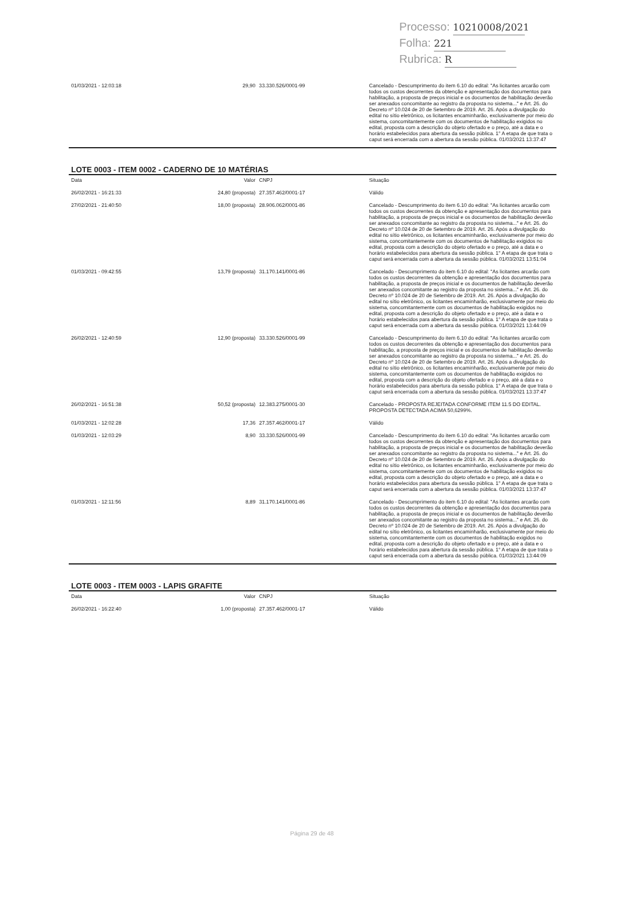Processo: 10210008/2021
Folha: 221
Rubrica: R
| 01/03/2021 - 12:03:18 | 29,90 | 33.330.526/0001-99 | Cancelado - Descumprimento do item 6.10 do edital: "As licitantes arcarão com todos os custos decorrentes da obtenção e apresentação dos documentos para habilitação, a proposta de preços inicial e os documentos de habilitação deverão ser anexados concomitante ao registro da proposta no sistema..." e Art. 26. do Decreto nº 10.024 de 20 de Setembro de 2019. Art. 26. Após a divulgação do edital no sítio eletrônico, os licitantes encaminharão, exclusivamente por meio do sistema, concomitantemente com os documentos de habilitação exigidos no edital, proposta com a descrição do objeto ofertado e o preço, até a data e o horário estabelecidos para abertura da sessão pública. 1° A etapa de que trata o caput será encerrada com a abertura da sessão pública. 01/03/2021 13:37:47 |
LOTE 0003 - ITEM 0002 - CADERNO DE 10 MATÉRIAS
| Data | Valor | CNPJ | Situação |
| --- | --- | --- | --- |
| 26/02/2021 - 16:21:33 | 24,80 (proposta) | 27.357.462/0001-17 | Válido |
| 27/02/2021 - 21:40:50 | 18,00 (proposta) | 28.906.062/0001-86 | Cancelado - Descumprimento do item 6.10 do edital: "As licitantes arcarão com todos os custos decorrentes da obtenção e apresentação dos documentos para habilitação, a proposta de preços inicial e os documentos de habilitação deverão ser anexados concomitante ao registro da proposta no sistema..." e Art. 26. do Decreto nº 10.024 de 20 de Setembro de 2019. Art. 26. Após a divulgação do edital no sítio eletrônico, os licitantes encaminharão, exclusivamente por meio do sistema, concomitantemente com os documentos de habilitação exigidos no edital, proposta com a descrição do objeto ofertado e o preço, até a data e o horário estabelecidos para abertura da sessão pública. 1° A etapa de que trata o caput será encerrada com a abertura da sessão pública. 01/03/2021 13:51:04 |
| 01/03/2021 - 09:42:55 | 13,79 (proposta) | 31.170.141/0001-86 | Cancelado - Descumprimento do item 6.10 do edital: "As licitantes arcarão com todos os custos decorrentes da obtenção e apresentação dos documentos para habilitação, a proposta de preços inicial e os documentos de habilitação deverão ser anexados concomitante ao registro da proposta no sistema..." e Art. 26. do Decreto nº 10.024 de 20 de Setembro de 2019. Art. 26. Após a divulgação do edital no sítio eletrônico, os licitantes encaminharão, exclusivamente por meio do sistema, concomitantemente com os documentos de habilitação exigidos no edital, proposta com a descrição do objeto ofertado e o preço, até a data e o horário estabelecidos para abertura da sessão pública. 1° A etapa de que trata o caput será encerrada com a abertura da sessão pública. 01/03/2021 13:44:09 |
| 26/02/2021 - 12:40:59 | 12,90 (proposta) | 33.330.526/0001-99 | Cancelado - Descumprimento do item 6.10 do edital: "As licitantes arcarão com todos os custos decorrentes da obtenção e apresentação dos documentos para habilitação, a proposta de preços inicial e os documentos de habilitação deverão ser anexados concomitante ao registro da proposta no sistema..." e Art. 26. do Decreto nº 10.024 de 20 de Setembro de 2019. Art. 26. Após a divulgação do edital no sítio eletrônico, os licitantes encaminharão, exclusivamente por meio do sistema, concomitantemente com os documentos de habilitação exigidos no edital, proposta com a descrição do objeto ofertado e o preço, até a data e o horário estabelecidos para abertura da sessão pública. 1° A etapa de que trata o caput será encerrada com a abertura da sessão pública. 01/03/2021 13:37:47 |
| 26/02/2021 - 16:51:38 | 50,52 (proposta) | 12.383.275/0001-30 | Cancelado - PROPOSTA REJEITADA CONFORME ITEM 11.5 DO EDITAL. PROPOSTA DETECTADA ACIMA 50,6299%. |
| 01/03/2021 - 12:02:28 | 17,36 | 27.357.462/0001-17 | Válido |
| 01/03/2021 - 12:03:29 | 8,90 | 33.330.526/0001-99 | Cancelado - Descumprimento do item 6.10 do edital: "As licitantes arcarão com todos os custos decorrentes da obtenção e apresentação dos documentos para habilitação, a proposta de preços inicial e os documentos de habilitação deverão ser anexados concomitante ao registro da proposta no sistema..." e Art. 26. do Decreto nº 10.024 de 20 de Setembro de 2019. Art. 26. Após a divulgação do edital no sítio eletrônico, os licitantes encaminharão, exclusivamente por meio do sistema, concomitantemente com os documentos de habilitação exigidos no edital, proposta com a descrição do objeto ofertado e o preço, até a data e o horário estabelecidos para abertura da sessão pública. 1° A etapa de que trata o caput será encerrada com a abertura da sessão pública. 01/03/2021 13:37:47 |
| 01/03/2021 - 12:11:56 | 8,89 | 31.170.141/0001-86 | Cancelado - Descumprimento do item 6.10 do edital: "As licitantes arcarão com todos os custos decorrentes da obtenção e apresentação dos documentos para habilitação, a proposta de preços inicial e os documentos de habilitação deverão ser anexados concomitante ao registro da proposta no sistema..." e Art. 26. do Decreto nº 10.024 de 20 de Setembro de 2019. Art. 26. Após a divulgação do edital no sítio eletrônico, os licitantes encaminharão, exclusivamente por meio do sistema, concomitantemente com os documentos de habilitação exigidos no edital, proposta com a descrição do objeto ofertado e o preço, até a data e o horário estabelecidos para abertura da sessão pública. 1° A etapa de que trata o caput será encerrada com a abertura da sessão pública. 01/03/2021 13:44:09 |
LOTE 0003 - ITEM 0003 - LAPIS GRAFITE
| Data | Valor | CNPJ | Situação |
| --- | --- | --- | --- |
| 26/02/2021 - 16:22:40 | 1,00 (proposta) | 27.357.462/0001-17 | Válido |
Página 29 de 48